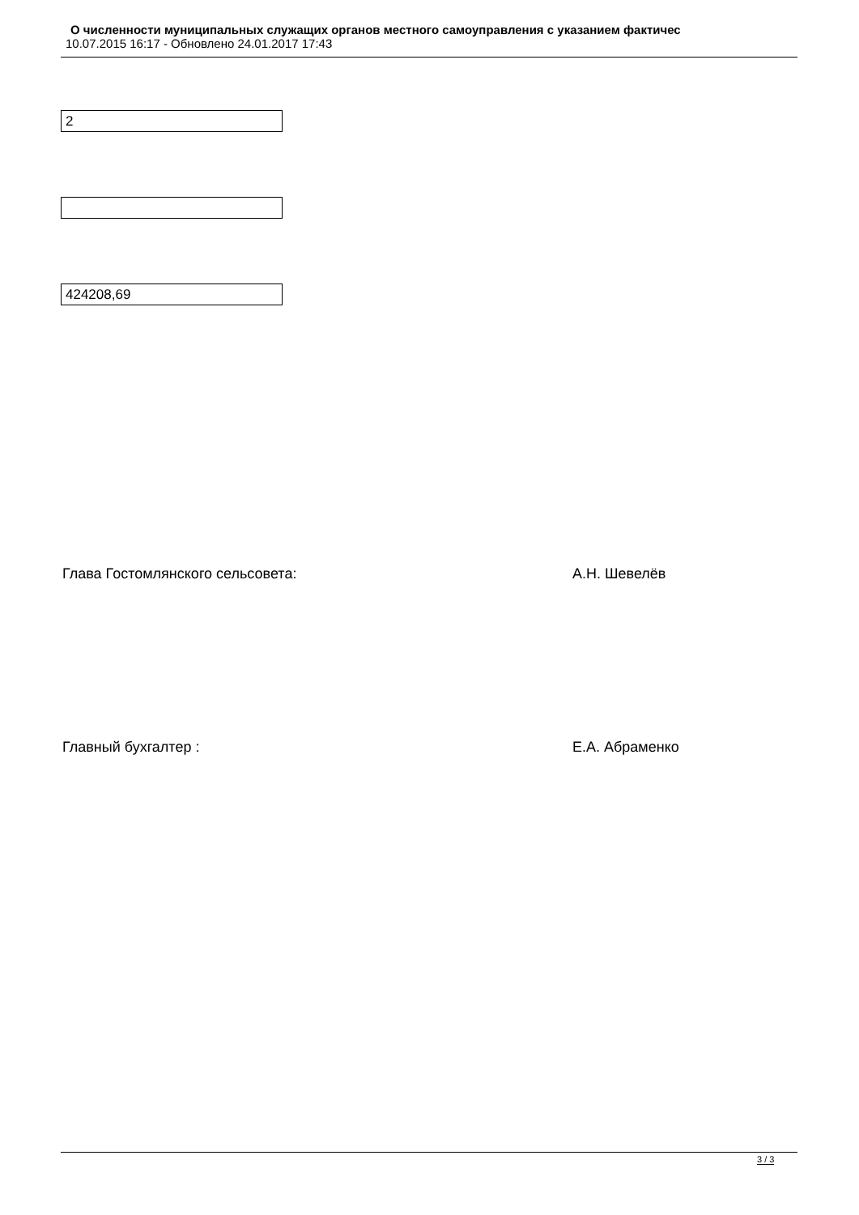О численности муниципальных служащих органов местного самоуправления с указанием фактичес
10.07.2015 16:17 - Обновлено 24.01.2017 17:43
2
424208,69
Глава Гостомлянского сельсовета: А.Н. Шевелёв
Главный бухгалтер : Е.А. Абраменко
3 / 3